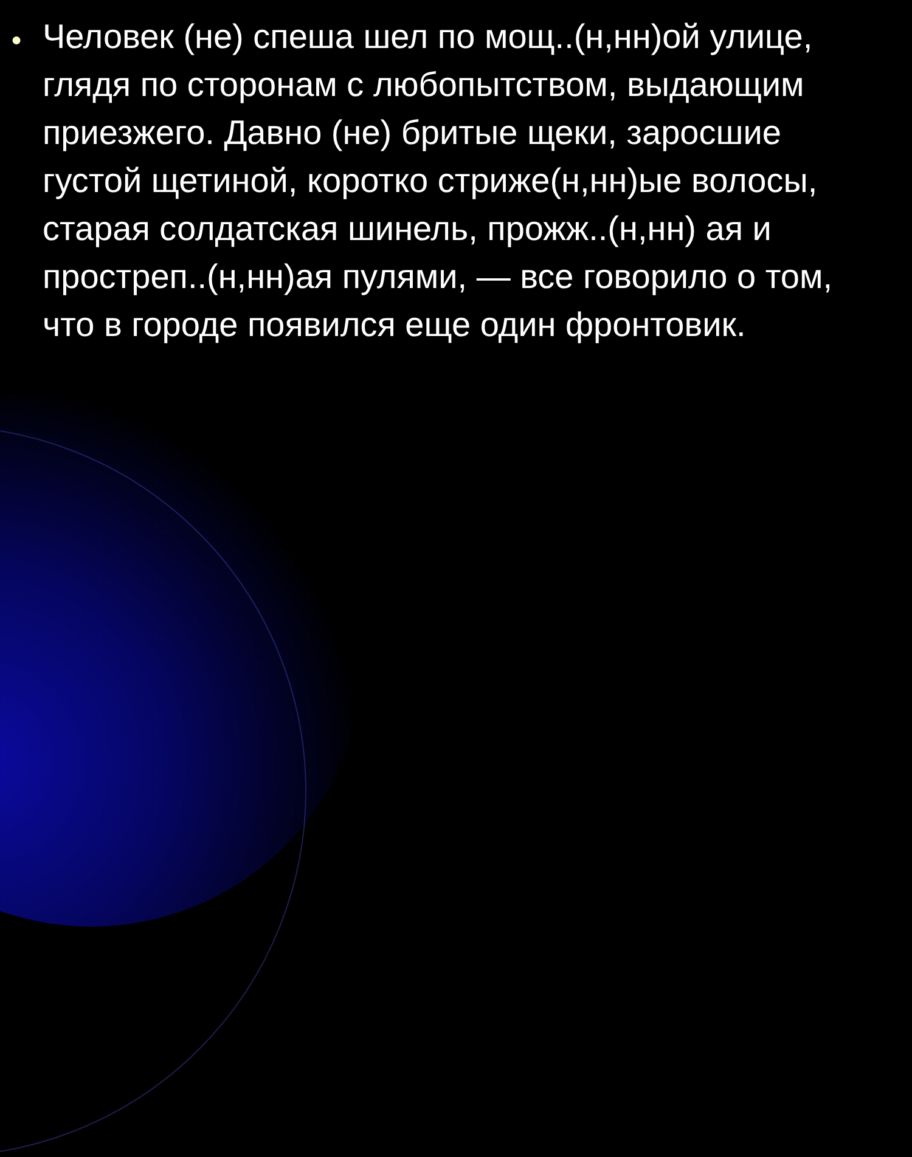●
Человек (не) спеша шел по мощ..(н,нн)ой улице, глядя по сторонам с любопытством, выдающим приезжего. Давно (не) бритые щеки, заросшие густой щетиной, коротко стриже(н,нн)ые волосы, старая солдатская шинель, прожж..(н,нн) ая и простреп..(н,нн)ая пулями, — все говорило о том, что в городе появился еще один фронтовик.